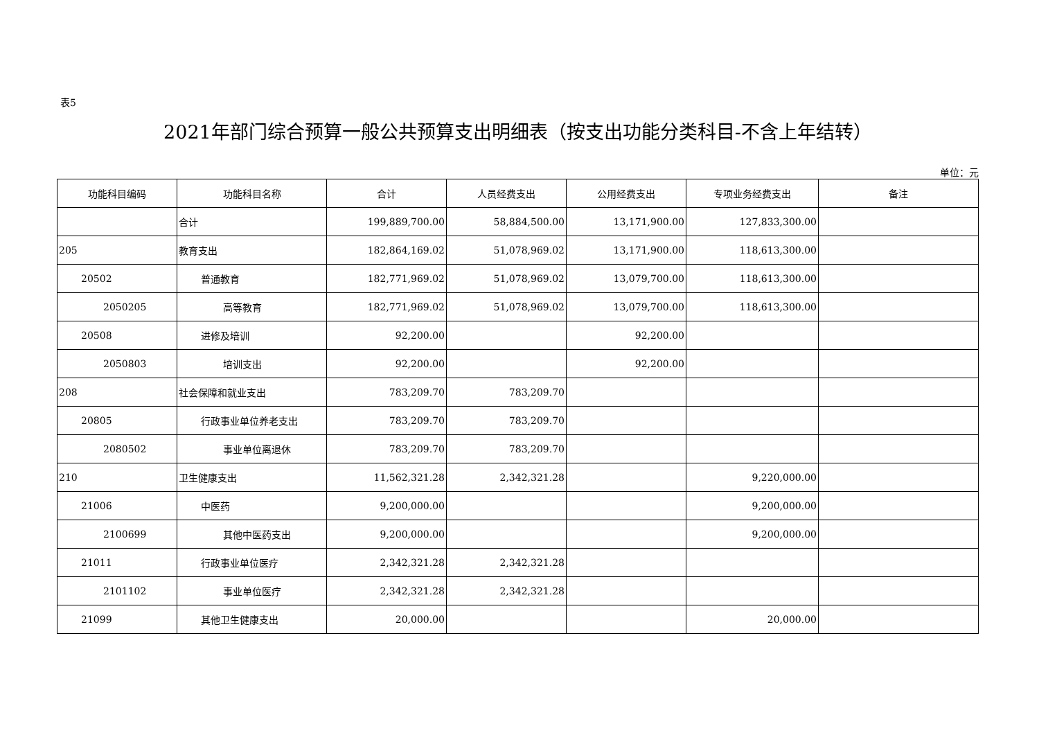表5
2021年部门综合预算一般公共预算支出明细表（按支出功能分类科目-不含上年结转）
单位：元
| 功能科目编码 | 功能科目名称 | 合计 | 人员经费支出 | 公用经费支出 | 专项业务经费支出 | 备注 |
| --- | --- | --- | --- | --- | --- | --- |
| | 合计 | 199,889,700.00 | 58,884,500.00 | 13,171,900.00 | 127,833,300.00 | |
| 205 | 教育支出 | 182,864,169.02 | 51,078,969.02 | 13,171,900.00 | 118,613,300.00 | |
| 20502 | 普通教育 | 182,771,969.02 | 51,078,969.02 | 13,079,700.00 | 118,613,300.00 | |
| 2050205 | 高等教育 | 182,771,969.02 | 51,078,969.02 | 13,079,700.00 | 118,613,300.00 | |
| 20508 | 进修及培训 | 92,200.00 | | 92,200.00 | | |
| 2050803 | 培训支出 | 92,200.00 | | 92,200.00 | | |
| 208 | 社会保障和就业支出 | 783,209.70 | 783,209.70 | | | |
| 20805 | 行政事业单位养老支出 | 783,209.70 | 783,209.70 | | | |
| 2080502 | 事业单位离退休 | 783,209.70 | 783,209.70 | | | |
| 210 | 卫生健康支出 | 11,562,321.28 | 2,342,321.28 | | 9,220,000.00 | |
| 21006 | 中医药 | 9,200,000.00 | | | 9,200,000.00 | |
| 2100699 | 其他中医药支出 | 9,200,000.00 | | | 9,200,000.00 | |
| 21011 | 行政事业单位医疗 | 2,342,321.28 | 2,342,321.28 | | | |
| 2101102 | 事业单位医疗 | 2,342,321.28 | 2,342,321.28 | | | |
| 21099 | 其他卫生健康支出 | 20,000.00 | | | 20,000.00 | |